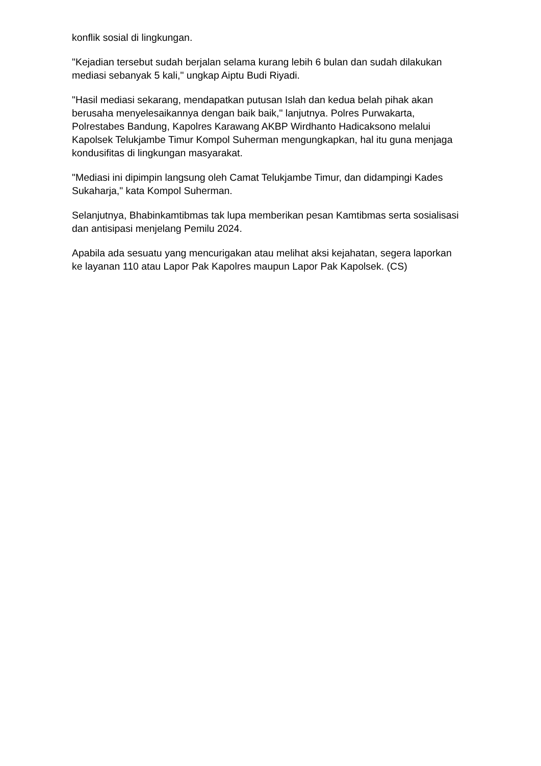konflik sosial di lingkungan.
"Kejadian tersebut sudah berjalan selama kurang lebih 6 bulan dan sudah dilakukan mediasi sebanyak 5 kali," ungkap Aiptu Budi Riyadi.
"Hasil mediasi sekarang, mendapatkan putusan Islah dan kedua belah pihak akan berusaha menyelesaikannya dengan baik baik," lanjutnya. Polres Purwakarta, Polrestabes Bandung, Kapolres Karawang AKBP Wirdhanto Hadicaksono melalui Kapolsek Telukjambe Timur Kompol Suherman mengungkapkan, hal itu guna menjaga kondusifitas di lingkungan masyarakat.
"Mediasi ini dipimpin langsung oleh Camat Telukjambe Timur, dan didampingi Kades Sukaharja," kata Kompol Suherman.
Selanjutnya, Bhabinkamtibmas tak lupa memberikan pesan Kamtibmas serta sosialisasi dan antisipasi menjelang Pemilu 2024.
Apabila ada sesuatu yang mencurigakan atau melihat aksi kejahatan, segera laporkan ke layanan 110 atau Lapor Pak Kapolres maupun Lapor Pak Kapolsek. (CS)